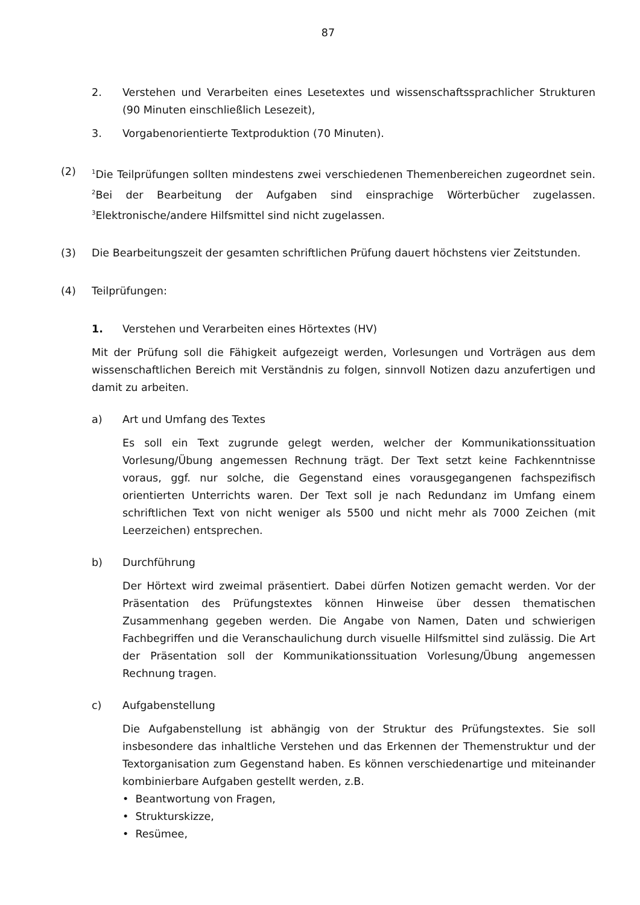87
2. Verstehen und Verarbeiten eines Lesetextes und wissenschaftssprachlicher Strukturen (90 Minuten einschließlich Lesezeit),
3. Vorgabenorientierte Textproduktion (70 Minuten).
(2)
<sup>1</sup> Die Teilprüfungen sollten mindestens zwei verschiedenen Themenbereichen zugeordnet sein. <sup>2</sup>Bei der Bearbeitung der Aufgaben sind einsprachige Wörterbücher zugelassen. <sup>3</sup>Elektronische/andere Hilfsmittel sind nicht zugelassen.
(3) Die Bearbeitungszeit der gesamten schriftlichen Prüfung dauert höchstens vier Zeitstunden.
(4) Teilprüfungen:
1. Verstehen und Verarbeiten eines Hörtextes (HV)
Mit der Prüfung soll die Fähigkeit aufgezeigt werden, Vorlesungen und Vorträgen aus dem wissenschaftlichen Bereich mit Verständnis zu folgen, sinnvoll Notizen dazu anzufertigen und damit zu arbeiten.
a) Art und Umfang des Textes
Es soll ein Text zugrunde gelegt werden, welcher der Kommunikationssituation Vorlesung/Übung angemessen Rechnung trägt. Der Text setzt keine Fachkenntnisse voraus, ggf. nur solche, die Gegenstand eines vorausgegangenen fachspezifisch orientierten Unterrichts waren. Der Text soll je nach Redundanz im Umfang einem schriftlichen Text von nicht weniger als 5500 und nicht mehr als 7000 Zeichen (mit Leerzeichen) entsprechen.
b) Durchführung
Der Hörtext wird zweimal präsentiert. Dabei dürfen Notizen gemacht werden. Vor der Präsentation des Prüfungstextes können Hinweise über dessen thematischen Zusammenhang gegeben werden. Die Angabe von Namen, Daten und schwierigen Fachbegriffen und die Veranschaulichung durch visuelle Hilfsmittel sind zulässig. Die Art der Präsentation soll der Kommunikationssituation Vorlesung/Übung angemessen Rechnung tragen.
c) Aufgabenstellung
Die Aufgabenstellung ist abhängig von der Struktur des Prüfungstextes. Sie soll insbesondere das inhaltliche Verstehen und das Erkennen der Themenstruktur und der Textorganisation zum Gegenstand haben. Es können verschiedenartige und miteinander kombinierbare Aufgaben gestellt werden, z.B.
• Beantwortung von Fragen,
• Strukturskizze,
• Resümee,